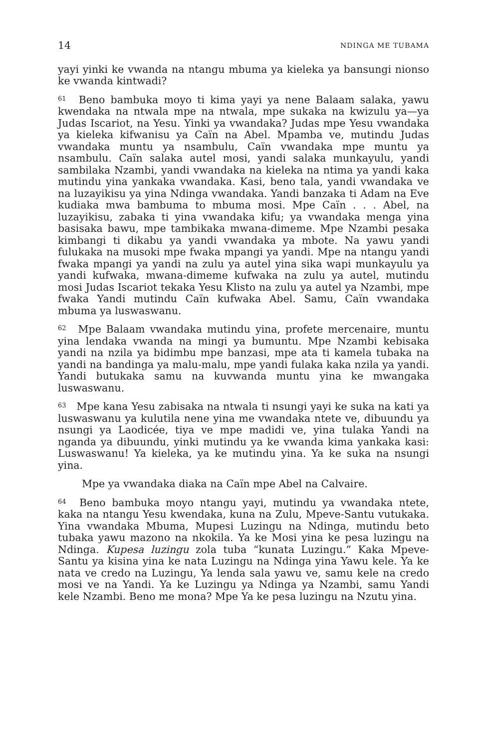14 NDINGA ME TUBAMA
yayi yinki ke vwanda na ntangu mbuma ya kieleka ya bansungi nionso ke vwanda kintwadi?
<sup>61</sup> Beno bambuka moyo ti kima yayi ya nene Balaam salaka, yawu kwendaka na ntwala mpe na ntwala, mpe sukaka na kwizulu ya—ya Judas Iscariot, na Yesu. Yinki ya vwandaka? Judas mpe Yesu vwandaka ya kieleka kifwanisu ya Caïn na Abel. Mpamba ve, mutindu Judas vwandaka muntu ya nsambulu, Caïn vwandaka mpe muntu ya nsambulu. Caïn salaka autel mosi, yandi salaka munkayulu, yandi sambilaka Nzambi, yandi vwandaka na kieleka na ntima ya yandi kaka mutindu yina yankaka vwandaka. Kasi, beno tala, yandi vwandaka ve na luzayikisu ya yina Ndinga vwandaka. Yandi banzaka ti Adam na Eve kudiaka mwa bambuma to mbuma mosi. Mpe Caïn . . . Abel, na luzayikisu, zabaka ti yina vwandaka kifu; ya vwandaka menga yina basisaka bawu, mpe tambikaka mwana-dimeme. Mpe Nzambi pesaka kimbangi ti dikabu ya yandi vwandaka ya mbote. Na yawu yandi fulukaka na musoki mpe fwaka mpangi ya yandi. Mpe na ntangu yandi fwaka mpangi ya yandi na zulu ya autel yina sika wapi munkayulu ya yandi kufwaka, mwana-dimeme kufwaka na zulu ya autel, mutindu mosi Judas Iscariot tekaka Yesu Klisto na zulu ya autel ya Nzambi, mpe fwaka Yandi mutindu Caïn kufwaka Abel. Samu, Caïn vwandaka mbuma ya luswaswanu.
<sup>62</sup> Mpe Balaam vwandaka mutindu yina, profete mercenaire, muntu yina lendaka vwanda na mingi ya bumuntu. Mpe Nzambi kebisaka yandi na nzila ya bidimbu mpe banzasi, mpe ata ti kamela tubaka na yandi na bandinga ya malu-malu, mpe yandi fulaka kaka nzila ya yandi. Yandi butukaka samu na kuvwanda muntu yina ke mwangaka luswaswanu.
<sup>63</sup> Mpe kana Yesu zabisaka na ntwala ti nsungi yayi ke suka na kati ya luswaswanu ya kulutila nene yina me vwandaka ntete ve, dibuundu ya nsungi ya Laodicée, tiya ve mpe madidi ve, yina tulaka Yandi na nganda ya dibuundu, yinki mutindu ya ke vwanda kima yankaka kasi: Luswaswanu! Ya kieleka, ya ke mutindu yina. Ya ke suka na nsungi yina.
Mpe ya vwandaka diaka na Caïn mpe Abel na Calvaire.
<sup>64</sup> Beno bambuka moyo ntangu yayi, mutindu ya vwandaka ntete, kaka na ntangu Yesu kwendaka, kuna na Zulu, Mpeve-Santu vutukaka. Yina vwandaka Mbuma, Mupesi Luzingu na Ndinga, mutindu beto tubaka yawu mazono na nkokila. Ya ke Mosi yina ke pesa luzingu na Ndinga. Kupesa luzingu zola tuba “kunata Luzingu.” Kaka Mpeve-Santu ya kisina yina ke nata Luzingu na Ndinga yina Yawu kele. Ya ke nata ve credo na Luzingu, Ya lenda sala yawu ve, samu kele na credo mosi ve na Yandi. Ya ke Luzingu ya Ndinga ya Nzambi, samu Yandi kele Nzambi. Beno me mona? Mpe Ya ke pesa luzingu na Nzutu yina.